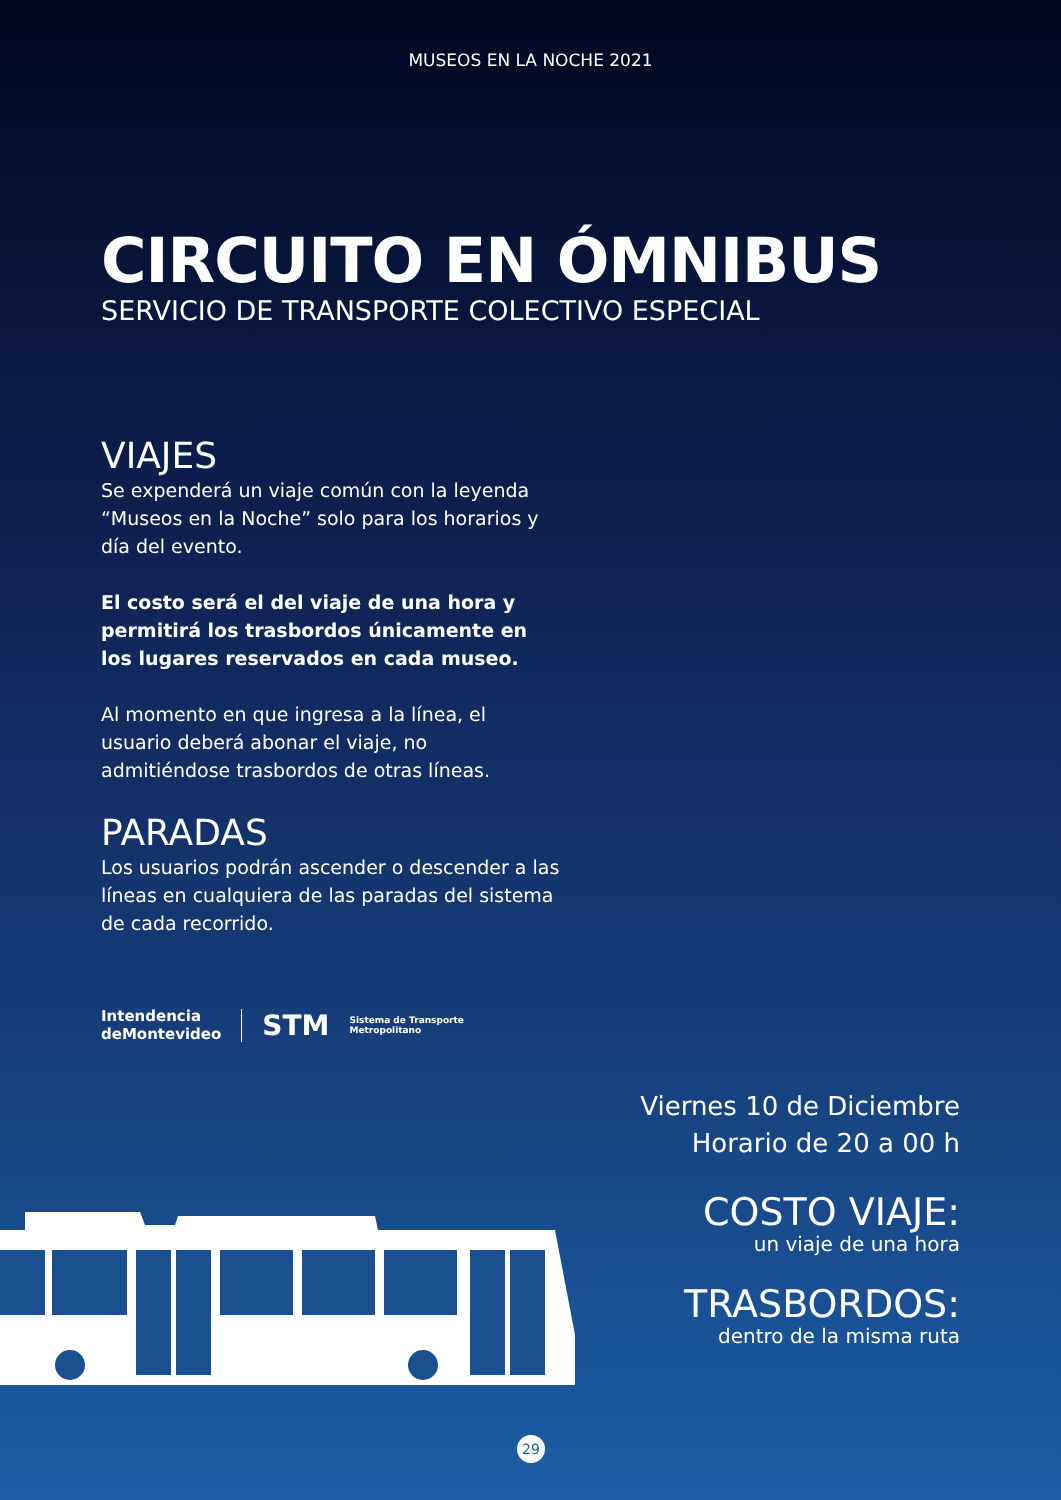MUSEOS EN LA NOCHE 2021
CIRCUITO EN ÓMNIBUS
SERVICIO DE TRANSPORTE COLECTIVO ESPECIAL
VIAJES
Se expenderá un viaje común con la leyenda “Museos en la Noche” solo para los horarios y día del evento.
El costo será el del viaje de una hora y permitirá los trasbordos únicamente en los lugares reservados en cada museo.
Al momento en que ingresa a la línea, el usuario deberá abonar el viaje, no admitiéndose trasbordos de otras líneas.
PARADAS
Los usuarios podrán ascender o descender a las líneas en cualquiera de las paradas del sistema de cada recorrido.
Intendencia
deMontevideo STM Sistema de Transporte
Metropolitano
Viernes 10 de Diciembre
Horario de 20 a 00 h
COSTO VIAJE:
un viaje de una hora
TRASBORDOS:
dentro de la misma ruta
29